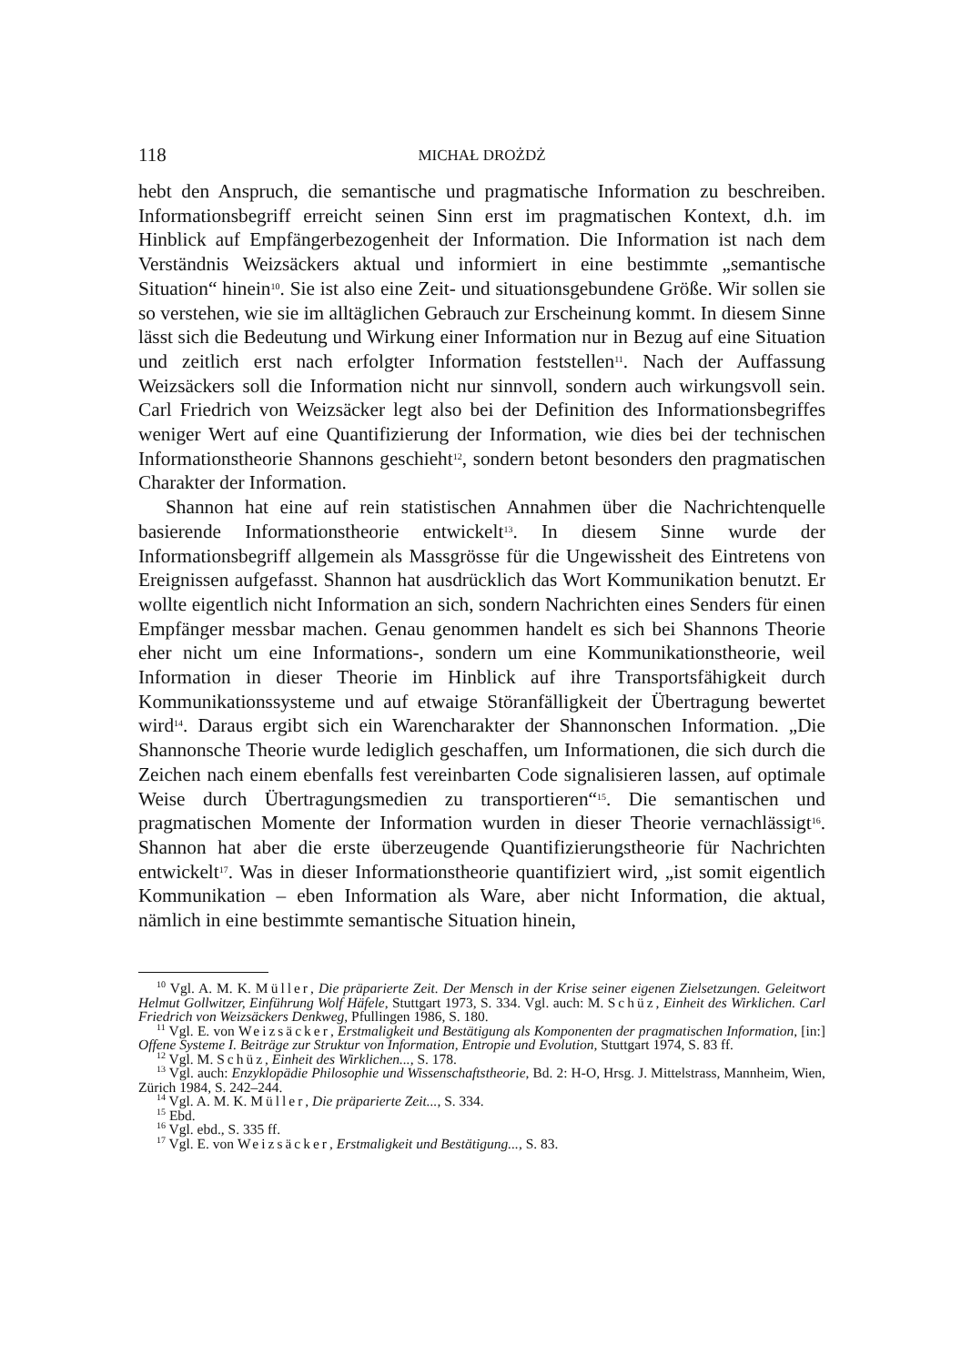118 MICHAŁ DROŻDŻ
hebt den Anspruch, die semantische und pragmatische Information zu beschreiben. Informationsbegriff erreicht seinen Sinn erst im pragmatischen Kontext, d.h. im Hinblick auf Empfängerbezogenheit der Information. Die Information ist nach dem Verständnis Weizsäckers aktual und informiert in eine bestimmte „semantische Situation“ hinein<sup>10</sup>. Sie ist also eine Zeit- und situationsgebundene Größe. Wir sollen sie so verstehen, wie sie im alltäglichen Gebrauch zur Erscheinung kommt. In diesem Sinne lässt sich die Bedeutung und Wirkung einer Information nur in Bezug auf eine Situation und zeitlich erst nach erfolgter Information feststellen<sup>11</sup>. Nach der Auffassung Weizsäckers soll die Information nicht nur sinnvoll, sondern auch wirkungsvoll sein. Carl Friedrich von Weizsäcker legt also bei der Definition des Informationsbegriffes weniger Wert auf eine Quantifizierung der Information, wie dies bei der technischen Informationstheorie Shannons geschieht<sup>12</sup>, sondern betont besonders den pragmatischen Charakter der Information.
Shannon hat eine auf rein statistischen Annahmen über die Nachrichtenquelle basierende Informationstheorie entwickelt<sup>13</sup>. In diesem Sinne wurde der Informationsbegriff allgemein als Massgrösse für die Ungewissheit des Eintretens von Ereignissen aufgefasst. Shannon hat ausdrücklich das Wort Kommunikation benutzt. Er wollte eigentlich nicht Information an sich, sondern Nachrichten eines Senders für einen Empfänger messbar machen. Genau genommen handelt es sich bei Shannons Theorie eher nicht um eine Informations-, sondern um eine Kommunikationstheorie, weil Information in dieser Theorie im Hinblick auf ihre Transportsfähigkeit durch Kommunikationssysteme und auf etwaige Störanfälligkeit der Übertragung bewertet wird<sup>14</sup>. Daraus ergibt sich ein Warencharakter der Shannonschen Information. „Die Shannonsche Theorie wurde lediglich geschaffen, um Informationen, die sich durch die Zeichen nach einem ebenfalls fest vereinbarten Code signalisieren lassen, auf optimale Weise durch Übertragungsmedien zu transportieren“<sup>15</sup>. Die semantischen und pragmatischen Momente der Information wurden in dieser Theorie vernachlässigt<sup>16</sup>. Shannon hat aber die erste überzeugende Quantifizierungstheorie für Nachrichten entwickelt<sup>17</sup>. Was in dieser Informationstheorie quantifiziert wird, „ist somit eigentlich Kommunikation – eben Information als Ware, aber nicht Information, die aktual, nämlich in eine bestimmte semantische Situation hinein,
<sup>10</sup> Vgl. A. M. K. Müller, Die präparierte Zeit. Der Mensch in der Krise seiner eigenen Zielsetzungen. Geleitwort Helmut Gollwitzer, Einführung Wolf Häfele, Stuttgart 1973, S. 334. Vgl. auch: M. Schüz, Einheit des Wirklichen. Carl Friedrich von Weizsäckers Denkweg, Pfullingen 1986, S. 180.
<sup>11</sup> Vgl. E. von Weizsäcker, Erstmaligkeit und Bestätigung als Komponenten der pragmatischen Information, [in:] Offene Systeme I. Beiträge zur Struktur von Information, Entropie und Evolution, Stuttgart 1974, S. 83 ff.
<sup>12</sup> Vgl. M. Schüz, Einheit des Wirklichen..., S. 178.
<sup>13</sup> Vgl. auch: Enzyklopädie Philosophie und Wissenschaftstheorie, Bd. 2: H-O, Hrsg. J. Mittelstrass, Mannheim, Wien, Zürich 1984, S. 242–244.
<sup>14</sup> Vgl. A. M. K. Müller, Die präparierte Zeit..., S. 334.
<sup>15</sup> Ebd.
<sup>16</sup> Vgl. ebd., S. 335 ff.
<sup>17</sup> Vgl. E. von Weizsäcker, Erstmaligkeit und Bestätigung..., S. 83.